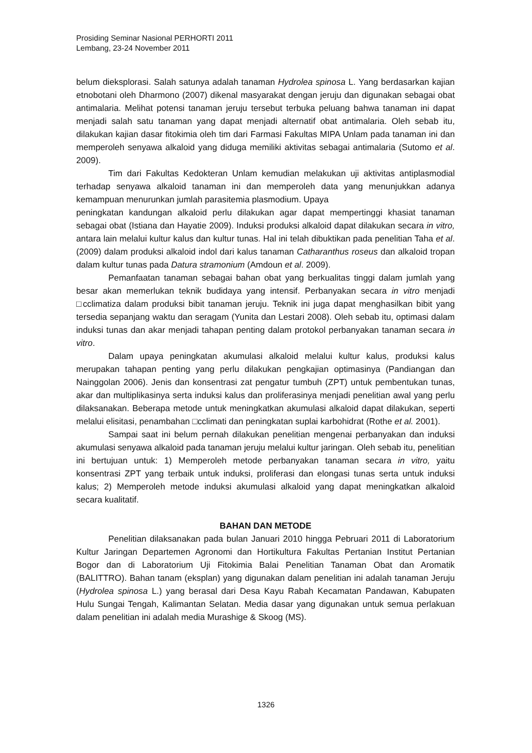Prosiding Seminar Nasional PERHORTI 2011
Lembang, 23-24 November 2011
belum dieksplorasi. Salah satunya adalah tanaman Hydrolea spinosa L. Yang berdasarkan kajian etnobotani oleh Dharmono (2007) dikenal masyarakat dengan jeruju dan digunakan sebagai obat antimalaria. Melihat potensi tanaman jeruju tersebut terbuka peluang bahwa tanaman ini dapat menjadi salah satu tanaman yang dapat menjadi alternatif obat antimalaria. Oleh sebab itu, dilakukan kajian dasar fitokimia oleh tim dari Farmasi Fakultas MIPA Unlam pada tanaman ini dan memperoleh senyawa alkaloid yang diduga memiliki aktivitas sebagai antimalaria (Sutomo et al. 2009).
Tim dari Fakultas Kedokteran Unlam kemudian melakukan uji aktivitas antiplasmodial terhadap senyawa alkaloid tanaman ini dan memperoleh data yang menunjukkan adanya kemampuan menurunkan jumlah parasitemia plasmodium. Upaya
peningkatan kandungan alkaloid perlu dilakukan agar dapat mempertinggi khasiat tanaman sebagai obat (Istiana dan Hayatie 2009). Induksi produksi alkaloid dapat dilakukan secara in vitro, antara lain melalui kultur kalus dan kultur tunas. Hal ini telah dibuktikan pada penelitian Taha et al. (2009) dalam produksi alkaloid indol dari kalus tanaman Catharanthus roseus dan alkaloid tropan dalam kultur tunas pada Datura stramonium (Amdoun et al. 2009).
Pemanfaatan tanaman sebagai bahan obat yang berkualitas tinggi dalam jumlah yang besar akan memerlukan teknik budidaya yang intensif. Perbanyakan secara in vitro menjadi □cclimatiza dalam produksi bibit tanaman jeruju. Teknik ini juga dapat menghasilkan bibit yang tersedia sepanjang waktu dan seragam (Yunita dan Lestari 2008). Oleh sebab itu, optimasi dalam induksi tunas dan akar menjadi tahapan penting dalam protokol perbanyakan tanaman secara in vitro.
Dalam upaya peningkatan akumulasi alkaloid melalui kultur kalus, produksi kalus merupakan tahapan penting yang perlu dilakukan pengkajian optimasinya (Pandiangan dan Nainggolan 2006). Jenis dan konsentrasi zat pengatur tumbuh (ZPT) untuk pembentukan tunas, akar dan multiplikasinya serta induksi kalus dan proliferasinya menjadi penelitian awal yang perlu dilaksanakan. Beberapa metode untuk meningkatkan akumulasi alkaloid dapat dilakukan, seperti melalui elisitasi, penambahan □cclimati dan peningkatan suplai karbohidrat (Rothe et al. 2001).
Sampai saat ini belum pernah dilakukan penelitian mengenai perbanyakan dan induksi akumulasi senyawa alkaloid pada tanaman jeruju melalui kultur jaringan. Oleh sebab itu, penelitian ini bertujuan untuk: 1) Memperoleh metode perbanyakan tanaman secara in vitro, yaitu konsentrasi ZPT yang terbaik untuk induksi, proliferasi dan elongasi tunas serta untuk induksi kalus; 2) Memperoleh metode induksi akumulasi alkaloid yang dapat meningkatkan alkaloid secara kualitatif.
BAHAN DAN METODE
Penelitian dilaksanakan pada bulan Januari 2010 hingga Pebruari 2011 di Laboratorium Kultur Jaringan Departemen Agronomi dan Hortikultura Fakultas Pertanian Institut Pertanian Bogor dan di Laboratorium Uji Fitokimia Balai Penelitian Tanaman Obat dan Aromatik (BALITTRO). Bahan tanam (eksplan) yang digunakan dalam penelitian ini adalah tanaman Jeruju (Hydrolea spinosa L.) yang berasal dari Desa Kayu Rabah Kecamatan Pandawan, Kabupaten Hulu Sungai Tengah, Kalimantan Selatan. Media dasar yang digunakan untuk semua perlakuan dalam penelitian ini adalah media Murashige & Skoog (MS).
1326